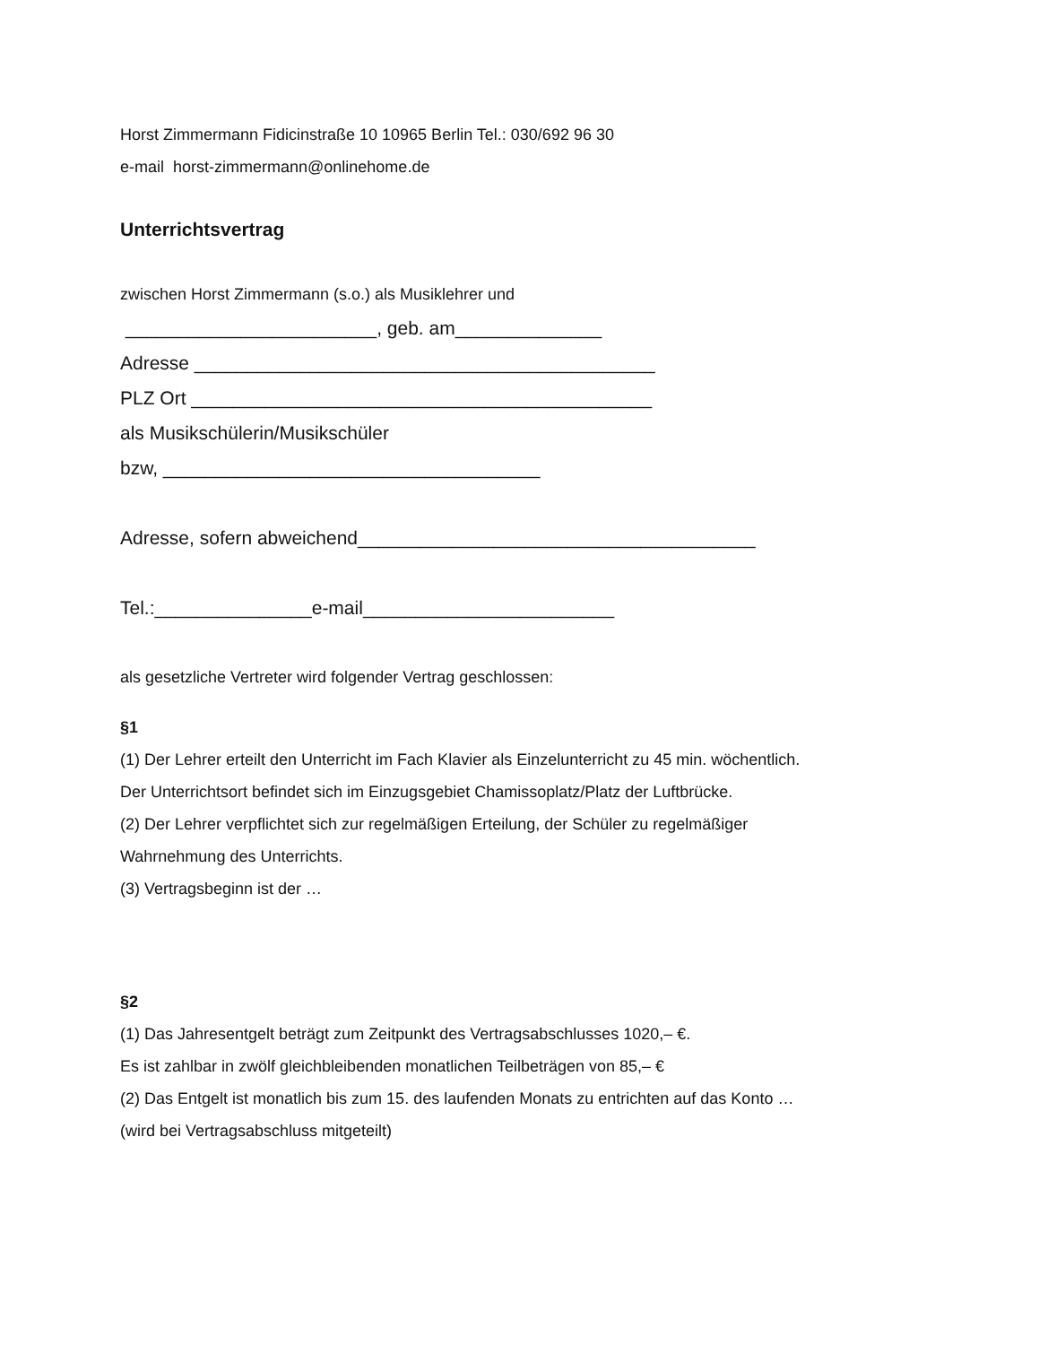Horst Zimmermann Fidicinstraße 10 10965 Berlin Tel.: 030/692 96 30
e-mail horst-zimmermann@onlinehome.de
Unterrichtsvertrag
zwischen Horst Zimmermann (s.o.) als Musiklehrer und
________________________, geb. am______________
Adresse ____________________________________________
PLZ Ort ____________________________________________
als Musikschülerin/Musikschüler
bzw, ____________________________________
Adresse, sofern abweichend______________________________________
Tel.:_______________e-mail________________________
als gesetzliche Vertreter wird folgender Vertrag geschlossen:
§1
(1) Der Lehrer erteilt den Unterricht im Fach Klavier als Einzelunterricht zu 45 min. wöchentlich.
Der Unterrichtsort befindet sich im Einzugsgebiet Chamissoplatz/Platz der Luftbrücke.
(2) Der Lehrer verpflichtet sich zur regelmäßigen Erteilung, der Schüler zu regelmäßiger
Wahrnehmung des Unterrichts.
(3) Vertragsbeginn ist der …
§2
(1) Das Jahresentgelt beträgt zum Zeitpunkt des Vertragsabschlusses 1020,– €.
Es ist zahlbar in zwölf gleichbleibenden monatlichen Teilbeträgen von 85,– €
(2) Das Entgelt ist monatlich bis zum 15. des laufenden Monats zu entrichten auf das Konto …
(wird bei Vertragsabschluss mitgeteilt)